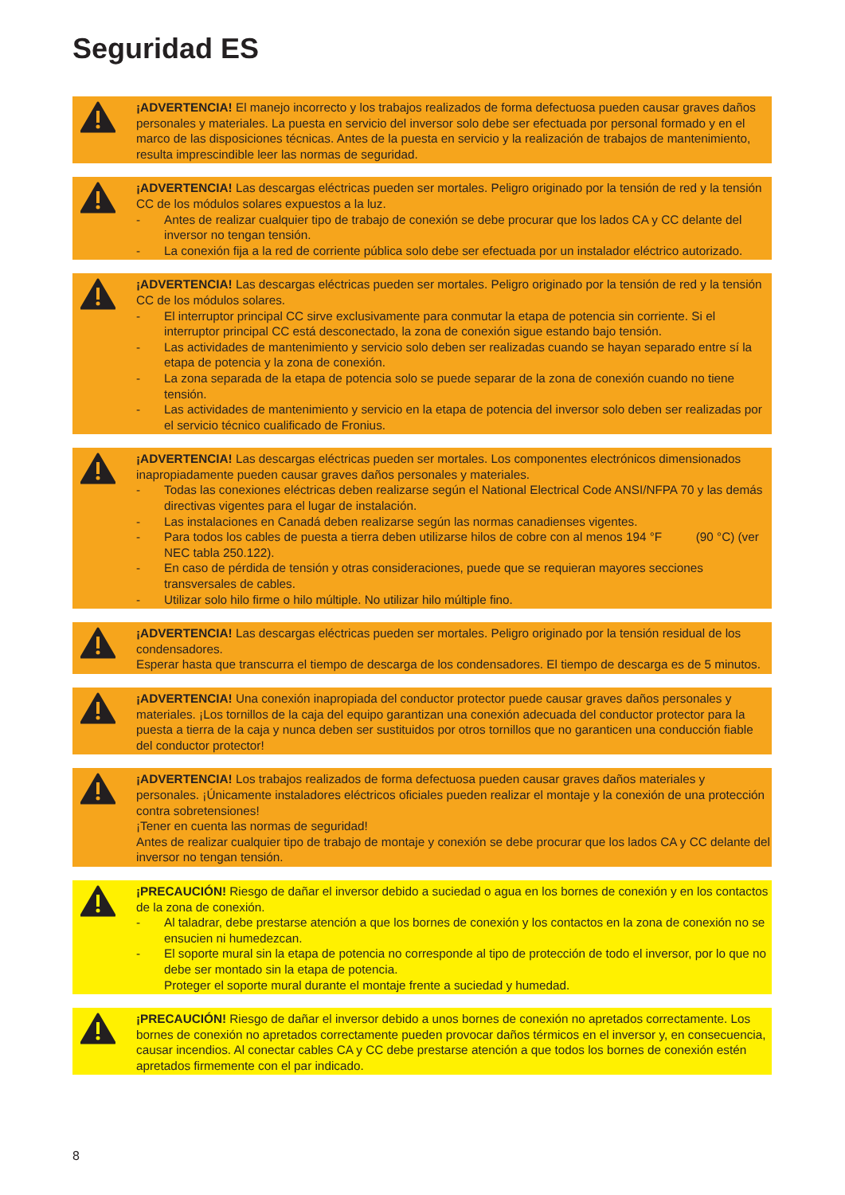Seguridad ES
¡ADVERTENCIA! El manejo incorrecto y los trabajos realizados de forma defectuosa pueden causar graves daños personales y materiales. La puesta en servicio del inversor solo debe ser efectuada por personal formado y en el marco de las disposiciones técnicas. Antes de la puesta en servicio y la realización de trabajos de mantenimiento, resulta imprescindible leer las normas de seguridad.
¡ADVERTENCIA! Las descargas eléctricas pueden ser mortales. Peligro originado por la tensión de red y la tensión CC de los módulos solares expuestos a la luz.
- Antes de realizar cualquier tipo de trabajo de conexión se debe procurar que los lados CA y CC delante del inversor no tengan tensión.
- La conexión fija a la red de corriente pública solo debe ser efectuada por un instalador eléctrico autorizado.
¡ADVERTENCIA! Las descargas eléctricas pueden ser mortales. Peligro originado por la tensión de red y la tensión CC de los módulos solares.
- El interruptor principal CC sirve exclusivamente para conmutar la etapa de potencia sin corriente. Si el interruptor principal CC está desconectado, la zona de conexión sigue estando bajo tensión.
- Las actividades de mantenimiento y servicio solo deben ser realizadas cuando se hayan separado entre sí la etapa de potencia y la zona de conexión.
- La zona separada de la etapa de potencia solo se puede separar de la zona de conexión cuando no tiene tensión.
- Las actividades de mantenimiento y servicio en la etapa de potencia del inversor solo deben ser realizadas por el servicio técnico cualificado de Fronius.
¡ADVERTENCIA! Las descargas eléctricas pueden ser mortales. Los componentes electrónicos dimensionados inapropiadamente pueden causar graves daños personales y materiales.
- Todas las conexiones eléctricas deben realizarse según el National Electrical Code ANSI/NFPA 70 y las demás directivas vigentes para el lugar de instalación.
- Las instalaciones en Canadá deben realizarse según las normas canadienses vigentes.
- Para todos los cables de puesta a tierra deben utilizarse hilos de cobre con al menos 194 °F (90 °C) (ver NEC tabla 250.122).
- En caso de pérdida de tensión y otras consideraciones, puede que se requieran mayores secciones transversales de cables.
- Utilizar solo hilo firme o hilo múltiple. No utilizar hilo múltiple fino.
¡ADVERTENCIA! Las descargas eléctricas pueden ser mortales. Peligro originado por la tensión residual de los condensadores.
Esperar hasta que transcurra el tiempo de descarga de los condensadores. El tiempo de descarga es de 5 minutos.
¡ADVERTENCIA! Una conexión inapropiada del conductor protector puede causar graves daños personales y materiales. ¡Los tornillos de la caja del equipo garantizan una conexión adecuada del conductor protector para la puesta a tierra de la caja y nunca deben ser sustituidos por otros tornillos que no garanticen una conducción fiable del conductor protector!
¡ADVERTENCIA! Los trabajos realizados de forma defectuosa pueden causar graves daños materiales y personales. ¡Únicamente instaladores eléctricos oficiales pueden realizar el montaje y la conexión de una protección contra sobretensiones!
¡Tener en cuenta las normas de seguridad!
Antes de realizar cualquier tipo de trabajo de montaje y conexión se debe procurar que los lados CA y CC delante del inversor no tengan tensión.
¡PRECAUCIÓN! Riesgo de dañar el inversor debido a suciedad o agua en los bornes de conexión y en los contactos de la zona de conexión.
- Al taladrar, debe prestarse atención a que los bornes de conexión y los contactos en la zona de conexión no se ensucien ni humedezcan.
- El soporte mural sin la etapa de potencia no corresponde al tipo de protección de todo el inversor, por lo que no debe ser montado sin la etapa de potencia.
Proteger el soporte mural durante el montaje frente a suciedad y humedad.
¡PRECAUCIÓN! Riesgo de dañar el inversor debido a unos bornes de conexión no apretados correctamente. Los bornes de conexión no apretados correctamente pueden provocar daños térmicos en el inversor y, en consecuencia, causar incendios. Al conectar cables CA y CC debe prestarse atención a que todos los bornes de conexión estén apretados firmemente con el par indicado.
8